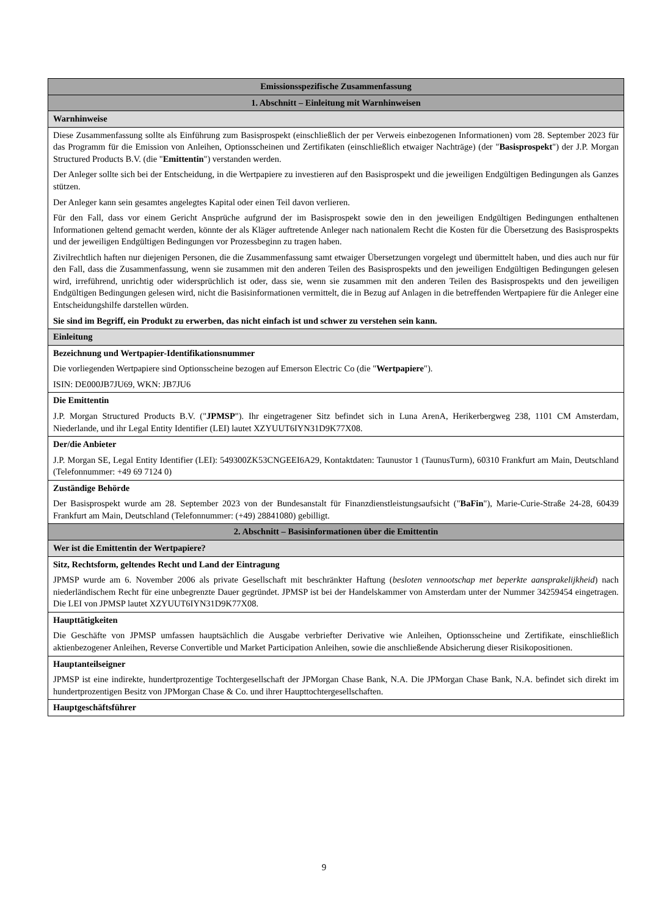| Emissionsspezifische Zusammenfassung |
| 1. Abschnitt – Einleitung mit Warnhinweisen |
| Warnhinweise |
| Diese Zusammenfassung sollte als Einführung zum Basisprospekt (einschließlich der per Verweis einbezogenen Informationen) vom 28. September 2023 für das Programm für die Emission von Anleihen, Optionsscheinen und Zertifikaten (einschließlich etwaiger Nachträge) (der " Basisprospekt ") der J.P. Morgan Structured Products B.V. (die " Emittentin ") verstanden werden. Der Anleger sollte sich bei der Entscheidung, in die Wertpapiere zu investieren auf den Basisprospekt und die jeweiligen Endgültigen Bedingungen als Ganzes stützen. Der Anleger kann sein gesamtes angelegtes Kapital oder einen Teil davon verlieren. Für den Fall, dass vor einem Gericht Ansprüche aufgrund der im Basisprospekt sowie den in den jeweiligen Endgültigen Bedingungen enthaltenen Informationen geltend gemacht werden, könnte der als Kläger auftretende Anleger nach nationalem Recht die Kosten für die Übersetzung des Basisprospekts und der jeweiligen Endgültigen Bedingungen vor Prozessbeginn zu tragen haben. Zivilrechtlich haften nur diejenigen Personen, die die Zusammenfassung samt etwaiger Übersetzungen vorgelegt und übermittelt haben, und dies auch nur für den Fall, dass die Zusammenfassung, wenn sie zusammen mit den anderen Teilen des Basisprospekts und den jeweiligen Endgültigen Bedingungen gelesen wird, irreführend, unrichtig oder widersprüchlich ist oder, dass sie, wenn sie zusammen mit den anderen Teilen des Basisprospekts und den jeweiligen Endgültigen Bedingungen gelesen wird, nicht die Basisinformationen vermittelt, die in Bezug auf Anlagen in die betreffenden Wertpapiere für die Anleger eine Entscheidungshilfe darstellen würden. Sie sind im Begriff, ein Produkt zu erwerben, das nicht einfach ist und schwer zu verstehen sein kann. |
| Einleitung |
| Bezeichnung und Wertpapier-Identifikationsnummer Die vorliegenden Wertpapiere sind Optionsscheine bezogen auf Emerson Electric Co (die " Wertpapiere "). ISIN: DE000JB7JU69, WKN: JB7JU6 |
| Die Emittentin J.P. Morgan Structured Products B.V. (" JPMSP "). Ihr eingetragener Sitz befindet sich in Luna ArenA, Herikerbergweg 238, 1101 CM Amsterdam, Niederlande, und ihr Legal Entity Identifier (LEI) lautet XZYUUT6IYN31D9K77X08. |
| Der/die Anbieter J.P. Morgan SE, Legal Entity Identifier (LEI): 549300ZK53CNGEEI6A29, Kontaktdaten: Taunustor 1 (TaunusTurm), 60310 Frankfurt am Main, Deutschland (Telefonnummer: +49 69 7124 0) |
| Zuständige Behörde Der Basisprospekt wurde am 28. September 2023 von der Bundesanstalt für Finanzdienstleistungsaufsicht (" BaFin "), Marie-Curie-Straße 24-28, 60439 Frankfurt am Main, Deutschland (Telefonnummer: (+49) 28841080) gebilligt. |
| 2. Abschnitt – Basisinformationen über die Emittentin |
| Wer ist die Emittentin der Wertpapiere? |
| Sitz, Rechtsform, geltendes Recht und Land der Eintragung JPMSP wurde am 6. November 2006 als private Gesellschaft mit beschränkter Haftung ( besloten vennootschap met beperkte aansprakelijkheid ) nach niederländischem Recht für eine unbegrenzte Dauer gegründet. JPMSP ist bei der Handelskammer von Amsterdam unter der Nummer 34259454 eingetragen. Die LEI von JPMSP lautet XZYUUT6IYN31D9K77X08. |
| Haupttätigkeiten Die Geschäfte von JPMSP umfassen hauptsächlich die Ausgabe verbriefter Derivative wie Anleihen, Optionsscheine und Zertifikate, einschließlich aktienbezogener Anleihen, Reverse Convertible und Market Participation Anleihen, sowie die anschließende Absicherung dieser Risikopositionen. |
| Hauptanteilseigner JPMSP ist eine indirekte, hundertprozentige Tochtergesellschaft der JPMorgan Chase Bank, N.A. Die JPMorgan Chase Bank, N.A. befindet sich direkt im hundertprozentigen Besitz von JPMorgan Chase & Co. und ihrer Haupttochtergesellschaften. |
| Hauptgeschäftsführer |
9